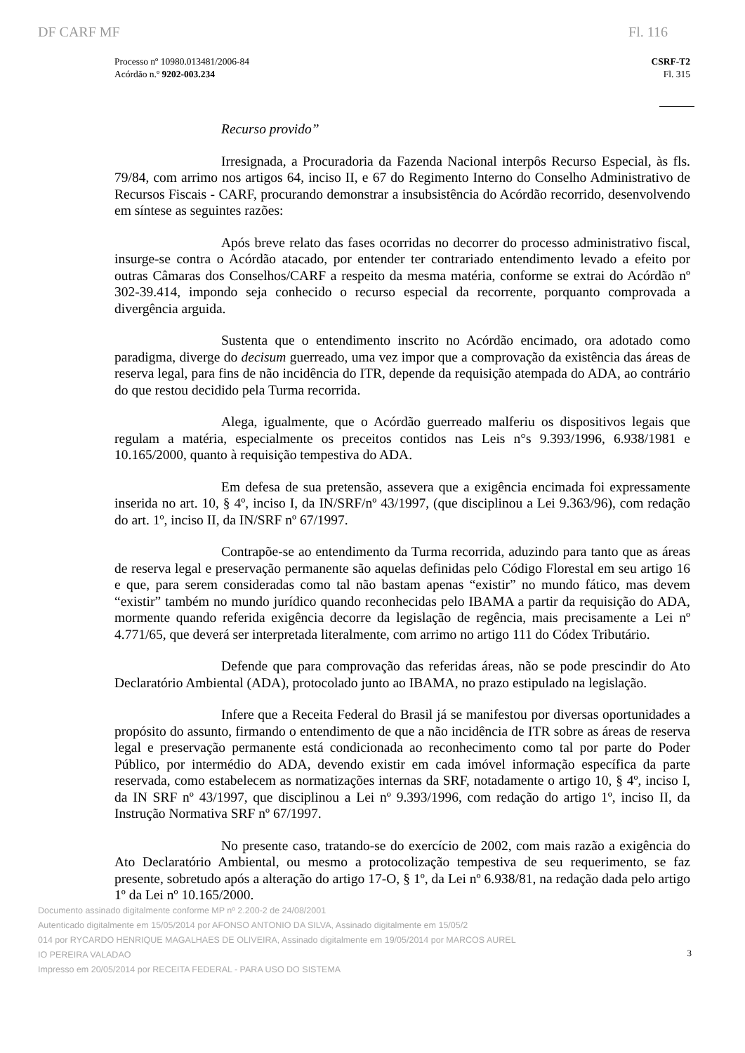DF CARF MF Fl. 116
Processo nº 10980.013481/2006-84
Acórdão n.º 9202-003.234
CSRF-T2
Fl. 315
Recurso provido”
Irresignada, a Procuradoria da Fazenda Nacional interpôs Recurso Especial, às fls. 79/84, com arrimo nos artigos 64, inciso II, e 67 do Regimento Interno do Conselho Administrativo de Recursos Fiscais - CARF, procurando demonstrar a insubsistência do Acórdão recorrido, desenvolvendo em síntese as seguintes razões:
Após breve relato das fases ocorridas no decorrer do processo administrativo fiscal, insurge-se contra o Acórdão atacado, por entender ter contrariado entendimento levado a efeito por outras Câmaras dos Conselhos/CARF a respeito da mesma matéria, conforme se extrai do Acórdão nº 302-39.414, impondo seja conhecido o recurso especial da recorrente, porquanto comprovada a divergência arguida.
Sustenta que o entendimento inscrito no Acórdão encimado, ora adotado como paradigma, diverge do decisum guerreado, uma vez impor que a comprovação da existência das áreas de reserva legal, para fins de não incidência do ITR, depende da requisição atempada do ADA, ao contrário do que restou decidido pela Turma recorrida.
Alega, igualmente, que o Acórdão guerreado malferiu os dispositivos legais que regulam a matéria, especialmente os preceitos contidos nas Leis n°s 9.393/1996, 6.938/1981 e 10.165/2000, quanto à requisição tempestiva do ADA.
Em defesa de sua pretensão, assevera que a exigência encimada foi expressamente inserida no art. 10, § 4º, inciso I, da IN/SRF/nº 43/1997, (que disciplinou a Lei 9.363/96), com redação do art. 1º, inciso II, da IN/SRF nº 67/1997.
Contrapõe-se ao entendimento da Turma recorrida, aduzindo para tanto que as áreas de reserva legal e preservação permanente são aquelas definidas pelo Código Florestal em seu artigo 16 e que, para serem consideradas como tal não bastam apenas “existir” no mundo fático, mas devem “existir” também no mundo jurídico quando reconhecidas pelo IBAMA a partir da requisição do ADA, mormente quando referida exigência decorre da legislação de regência, mais precisamente a Lei nº 4.771/65, que deverá ser interpretada literalmente, com arrimo no artigo 111 do Códex Tributário.
Defende que para comprovação das referidas áreas, não se pode prescindir do Ato Declaratório Ambiental (ADA), protocolado junto ao IBAMA, no prazo estipulado na legislação.
Infere que a Receita Federal do Brasil já se manifestou por diversas oportunidades a propósito do assunto, firmando o entendimento de que a não incidência de ITR sobre as áreas de reserva legal e preservação permanente está condicionada ao reconhecimento como tal por parte do Poder Público, por intermédio do ADA, devendo existir em cada imóvel informação específica da parte reservada, como estabelecem as normatizações internas da SRF, notadamente o artigo 10, § 4º, inciso I, da IN SRF nº 43/1997, que disciplinou a Lei nº 9.393/1996, com redação do artigo 1º, inciso II, da Instrução Normativa SRF nº 67/1997.
No presente caso, tratando-se do exercício de 2002, com mais razão a exigência do Ato Declaratório Ambiental, ou mesmo a protocolização tempestiva de seu requerimento, se faz presente, sobretudo após a alteração do artigo 17-O, § 1º, da Lei nº 6.938/81, na redação dada pelo artigo 1º da Lei nº 10.165/2000.
Documento assinado digitalmente conforme MP nº 2.200-2 de 24/08/2001
Autenticado digitalmente em 15/05/2014 por AFONSO ANTONIO DA SILVA, Assinado digitalmente em 15/05/2
014 por RYCARDO HENRIQUE MAGALHAES DE OLIVEIRA, Assinado digitalmente em 19/05/2014 por MARCOS AUREL
IO PEREIRA VALADAO
Impresso em 20/05/2014 por RECEITA FEDERAL - PARA USO DO SISTEMA
3